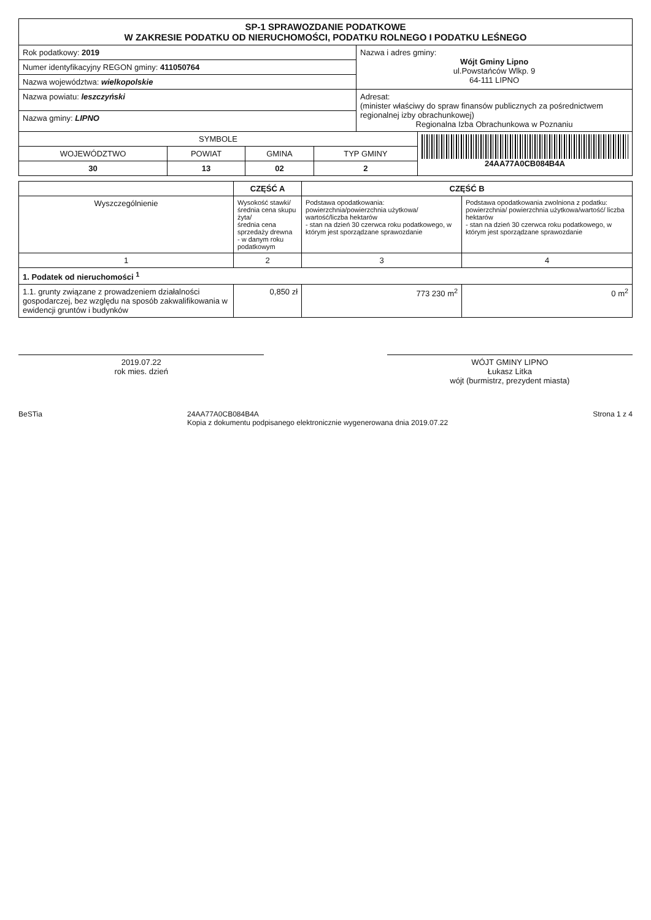| SP-1 SPRAWOZDANIE PODATKOWE W ZAKRESIE PODATKU OD NIERUCHOMOŚCI, PODATKU ROLNEGO I PODATKU LEŚNEGO | |
| Rok podatkowy: 2019 | Nazwa i adres gminy: Wójt Gminy Lipno ul.Powstańców Wlkp. 9 64-111 LIPNO |
| Numer identyfikacyjny REGON gminy: 411050764 | |
| Nazwa województwa: wielkopolskie | |
| Nazwa powiatu: leszczyński | Adresat: (minister właściwy do spraw finansów publicznych za pośrednictwem regionalnej izby obrachunkowej) Regionalna Izba Obrachunkowa w Poznaniu |
| Nazwa gminy: LIPNO | |
| SYMBOLE | | | | 24AA77A0CB084B4A |
| WOJEWÓDZTWO | POWIAT | GMINA | TYP GMINY | |
| 30 | 13 | 02 | 2 | |
| | CZĘŚĆ A | CZĘŚĆ B | |
| Wyszczególnienie | Wysokość stawki/ średnia cena skupu żyta/ średnia cena sprzedaży drewna - w danym roku podatkowym | Podstawa opodatkowania: powierzchnia/powierzchnia użytkowa/ wartość/liczba hektarów - stan na dzień 30 czerwca roku podatkowego, w którym jest sporządzane sprawozdanie | Podstawa opodatkowania zwolniona z podatku: powierzchnia/ powierzchnia użytkowa/wartość/ liczba hektarów - stan na dzień 30 czerwca roku podatkowego, w którym jest sporządzane sprawozdanie |
| 1 | 2 | 3 | 4 |
| 1. Podatek od nieruchomości <sup>1</sup> | | | |
| 1.1. grunty związane z prowadzeniem działalności gospodarczej, bez względu na sposób zakwalifikowania w ewidencji gruntów i budynków | 0,850 zł | 773 230 m<sup>2</sup> | 0 m<sup>2</sup> |
2019.07.22
rok mies. dzień
WÓJT GMINY LIPNO
Łukasz Litka
wójt (burmistrz, prezydent miasta)
BeSTia 24AA77A0CB084B4A
Kopia z dokumentu podpisanego elektronicznie wygenerowana dnia 2019.07.22 Strona 1 z 4